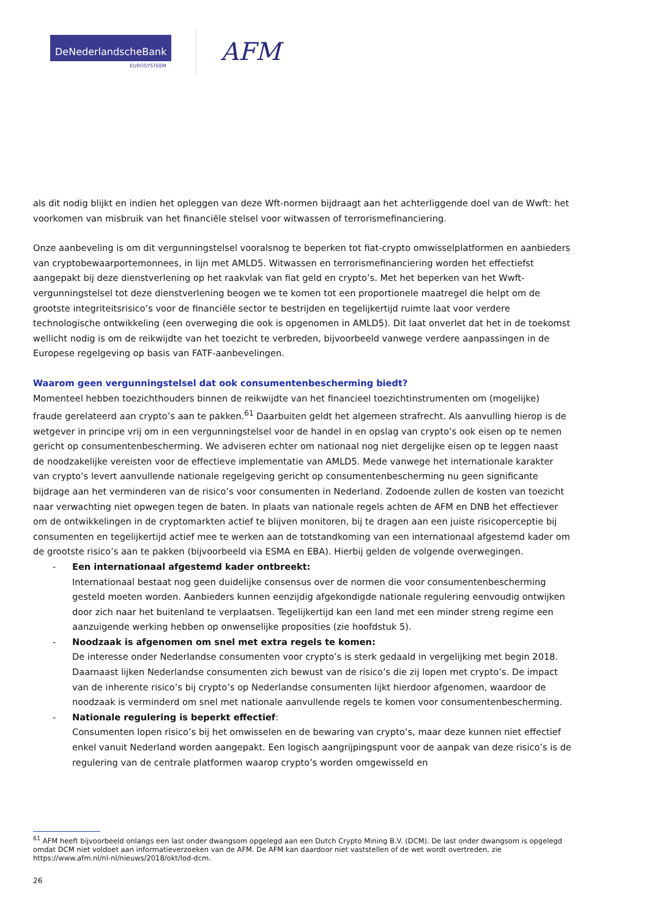DeNederlandscheBank
EUROSYSTEEM
AFM
als dit nodig blijkt en indien het opleggen van deze Wft-normen bijdraagt aan het achterliggende doel van de Wwft: het voorkomen van misbruik van het financiële stelsel voor witwassen of terrorismefinanciering.
Onze aanbeveling is om dit vergunningstelsel vooralsnog te beperken tot fiat-crypto omwisselplatformen en aanbieders van cryptobewaarportemonnees, in lijn met AMLD5. Witwassen en terrorismefinanciering worden het effectiefst aangepakt bij deze dienstverlening op het raakvlak van fiat geld en crypto’s. Met het beperken van het Wwft-vergunningstelsel tot deze dienstverlening beogen we te komen tot een proportionele maatregel die helpt om de grootste integriteitsrisico’s voor de financiële sector te bestrijden en tegelijkertijd ruimte laat voor verdere technologische ontwikkeling (een overweging die ook is opgenomen in AMLD5). Dit laat onverlet dat het in de toekomst wellicht nodig is om de reikwijdte van het toezicht te verbreden, bijvoorbeeld vanwege verdere aanpassingen in de Europese regelgeving op basis van FATF-aanbevelingen.
Waarom geen vergunningstelsel dat ook consumentenbescherming biedt?
Momenteel hebben toezichthouders binnen de reikwijdte van het financieel toezichtinstrumenten om (mogelijke) fraude gerelateerd aan crypto’s aan te pakken.<sup>61</sup> Daarbuiten geldt het algemeen strafrecht. Als aanvulling hierop is de wetgever in principe vrij om in een vergunningstelsel voor de handel in en opslag van crypto’s ook eisen op te nemen gericht op consumentenbescherming. We adviseren echter om nationaal nog niet dergelijke eisen op te leggen naast de noodzakelijke vereisten voor de effectieve implementatie van AMLD5. Mede vanwege het internationale karakter van crypto’s levert aanvullende nationale regelgeving gericht op consumentenbescherming nu geen significante bijdrage aan het verminderen van de risico’s voor consumenten in Nederland. Zodoende zullen de kosten van toezicht naar verwachting niet opwegen tegen de baten. In plaats van nationale regels achten de AFM en DNB het effectiever om de ontwikkelingen in de cryptomarkten actief te blijven monitoren, bij te dragen aan een juiste risicoperceptie bij consumenten en tegelijkertijd actief mee te werken aan de totstandkoming van een internationaal afgestemd kader om de grootste risico’s aan te pakken (bijvoorbeeld via ESMA en EBA). Hierbij gelden de volgende overwegingen.
- Een internationaal afgestemd kader ontbreekt:
Internationaal bestaat nog geen duidelijke consensus over de normen die voor consumentenbescherming gesteld moeten worden. Aanbieders kunnen eenzijdig afgekondigde nationale regulering eenvoudig ontwijken door zich naar het buitenland te verplaatsen. Tegelijkertijd kan een land met een minder streng regime een aanzuigende werking hebben op onwenselijke proposities (zie hoofdstuk 5).
- Noodzaak is afgenomen om snel met extra regels te komen:
De interesse onder Nederlandse consumenten voor crypto’s is sterk gedaald in vergelijking met begin 2018. Daarnaast lijken Nederlandse consumenten zich bewust van de risico’s die zij lopen met crypto’s. De impact van de inherente risico’s bij crypto’s op Nederlandse consumenten lijkt hierdoor afgenomen, waardoor de noodzaak is verminderd om snel met nationale aanvullende regels te komen voor consumentenbescherming.
- Nationale regulering is beperkt effectief:
Consumenten lopen risico’s bij het omwisselen en de bewaring van crypto’s, maar deze kunnen niet effectief enkel vanuit Nederland worden aangepakt. Een logisch aangrijpingspunt voor de aanpak van deze risico’s is de regulering van de centrale platformen waarop crypto’s worden omgewisseld en
<sup>61</sup> AFM heeft bijvoorbeeld onlangs een last onder dwangsom opgelegd aan een Dutch Crypto Mining B.V. (DCM). De last onder dwangsom is opgelegd omdat DCM niet voldoet aan informatieverzoeken van de AFM. De AFM kan daardoor niet vaststellen of de wet wordt overtreden, zie https://www.afm.nl/nl-nl/nieuws/2018/okt/lod-dcm.
26